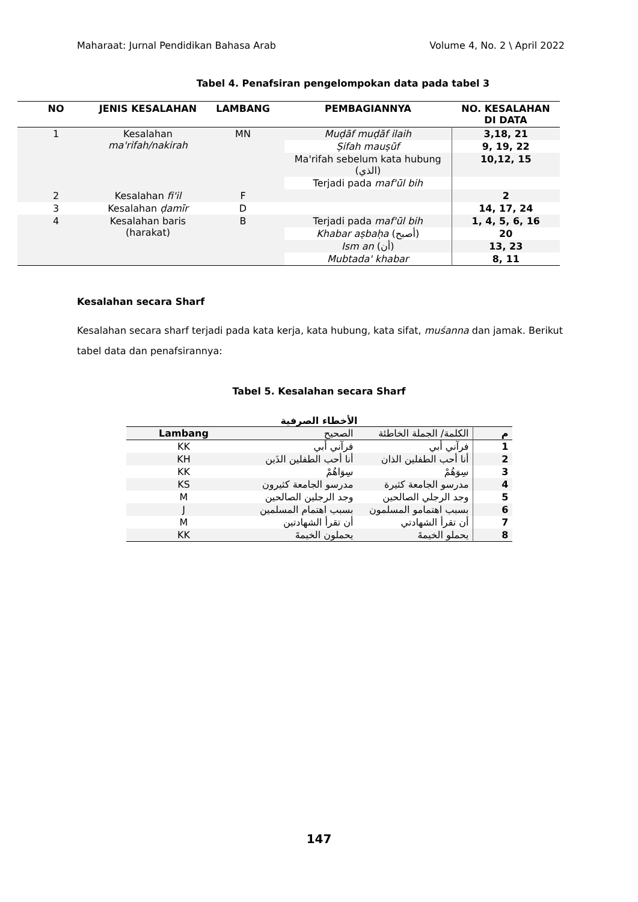Maharaat: Jurnal Pendidikan Bahasa Arab Volume 4, No. 2 \ April 2022
Tabel 4. Penafsiran pengelompokan data pada tabel 3
| NO | JENIS KESALAHAN | LAMBANG | PEMBAGIANNYA | NO. KESALAHAN DI DATA |
| --- | --- | --- | --- | --- |
| 1 | Kesalahan ma'rifah/nakirah | MN | Muḍāf muḍāf ilaih | 3,18, 21 |
| | | | Ṣifah mauṣūf | 9, 19, 22 |
| | | | Ma'rifah sebelum kata hubung (الذي) | 10,12, 15 |
| | | | Terjadi pada maf'ūl bih | |
| 2 | Kesalahan fi'il | F | | 2 |
| 3 | Kesalahan ḍamīr | D | | 14, 17, 24 |
| 4 | Kesalahan baris (harakat) | B | Terjadi pada maf'ūl bih | 1, 4, 5, 6, 16 |
| | | | Khabar aṣbaḥa (أصبح) | 20 |
| | | | Ism an (أن) | 13, 23 |
| | | | Mubtada' khabar | 8, 11 |
Kesalahan secara Sharf
Kesalahan secara sharf terjadi pada kata kerja, kata hubung, kata sifat, muśanna dan jamak. Berikut tabel data dan penafsirannya:
Tabel 5. Kesalahan secara Sharf
الأخطاء الصرفية
| Lambang | الصحيح | الكلمة/ الجملة الخاطئة | م |
| --- | --- | --- | --- |
| KK | فرآني أبي | فرآني أبي | 1 |
| KH | أنا أحب الطفلين الذَين | أنا أحب الطفلين الذان | 2 |
| KK | سِوَاهُمْ | سِوَهُمْ | 3 |
| KS | مدرسو الجامعة كثيرون | مدرسو الجامعة كثيرة | 4 |
| M | وجد الرجلين الصالحين | وجد الرجلي الصالحين | 5 |
| J | بسبب اهتمام المسلمين | بسبب اهتمامو المسلمون | 6 |
| M | أن تقرأ الشهادتين | أن تقرأ الشهادتي | 7 |
| KK | يحملون الخيمةَ | يحملو الخيمةَ | 8 |
147